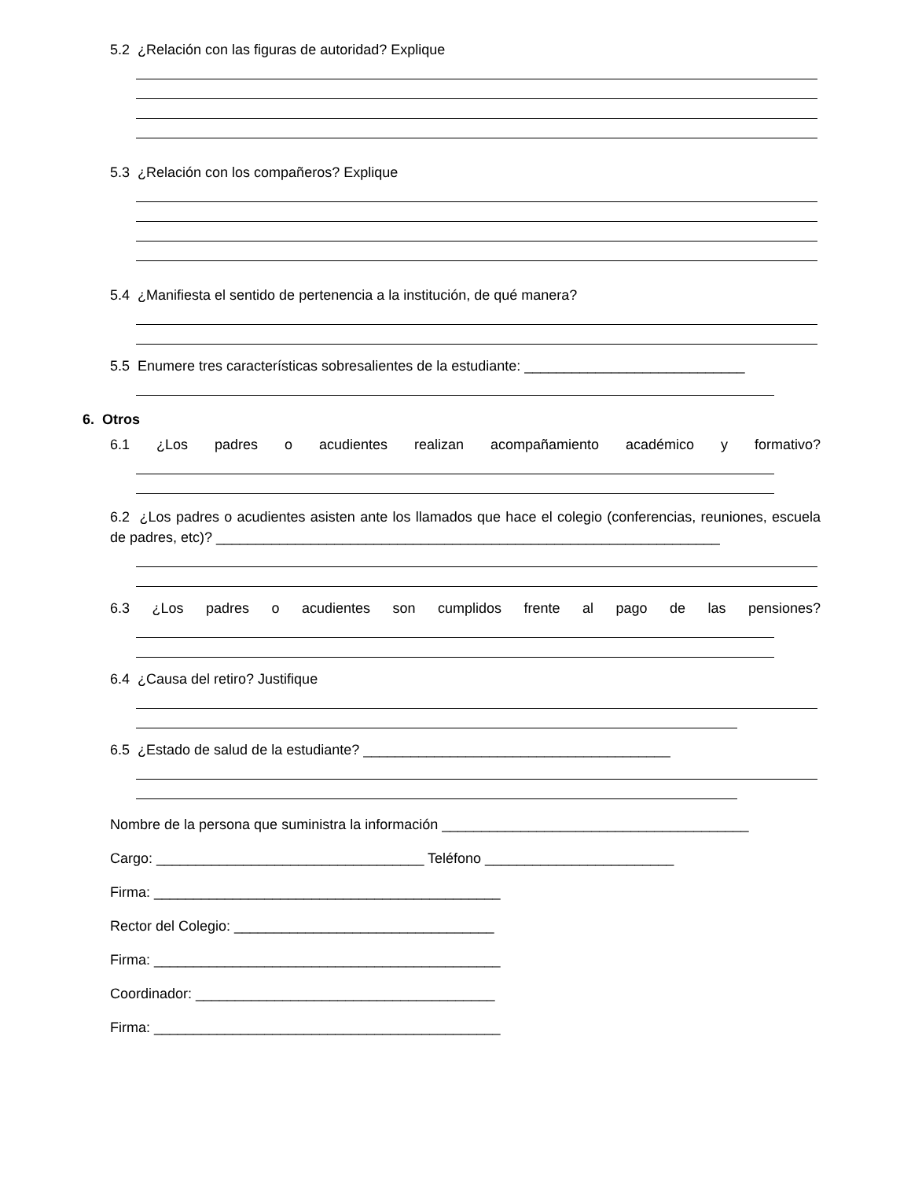5.2 ¿Relación con las figuras de autoridad? Explique
5.3 ¿Relación con los compañeros? Explique
5.4 ¿Manifiesta el sentido de pertenencia a la institución, de qué manera?
5.5 Enumere tres características sobresalientes de la estudiante: ____________________________
6. Otros
6.1 ¿Los padres o acudientes realizan acompañamiento académico y formativo?
6.2 ¿Los padres o acudientes asisten ante los llamados que hace el colegio (conferencias, reuniones, escuela de padres, etc)? ________________________________________________________________
6.3 ¿Los padres o acudientes son cumplidos frente al pago de las pensiones?
6.4 ¿Causa del retiro? Justifique
6.5 ¿Estado de salud de la estudiante? _______________________________________
Nombre de la persona que suministra la información _______________________________________
Cargo: __________________________________ Teléfono ________________________
Firma: ____________________________________________
Rector del Colegio: _________________________________
Firma: ____________________________________________
Coordinador: ______________________________________
Firma: ____________________________________________